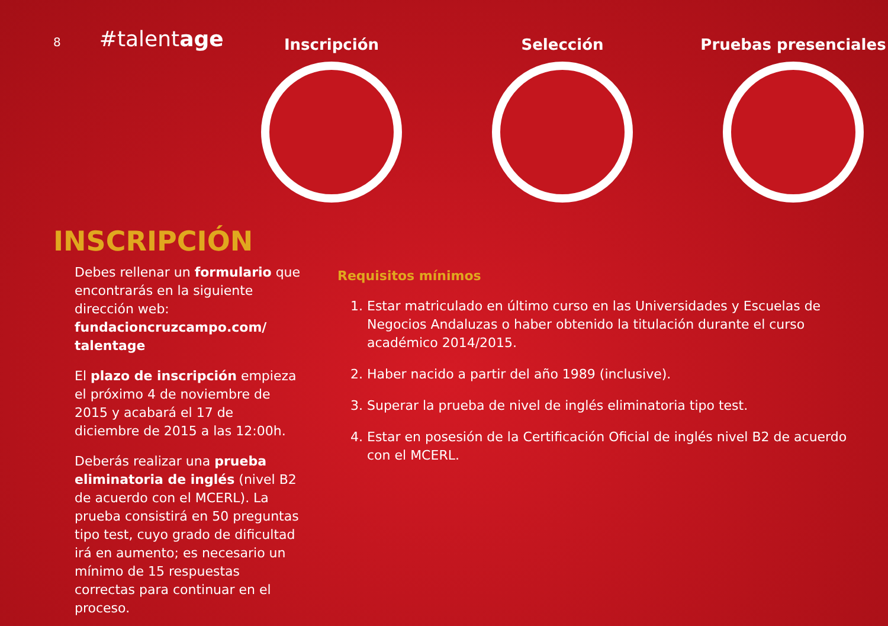8 #talentage
Inscripción Selección Pruebas presenciales
INSCRIPCIÓN
Debes rellenar un formulario que encontrarás en la siguiente dirección web: fundacioncruzcampo.com/ talentage
El plazo de inscripción empieza el próximo 4 de noviembre de 2015 y acabará el 17 de diciembre de 2015 a las 12:00h.
Deberás realizar una prueba eliminatoria de inglés (nivel B2 de acuerdo con el MCERL). La prueba consistirá en 50 preguntas tipo test, cuyo grado de dificultad irá en aumento; es necesario un mínimo de 15 respuestas correctas para continuar en el proceso.
Requisitos mínimos
1. Estar matriculado en último curso en las Universidades y Escuelas de Negocios Andaluzas o haber obtenido la titulación durante el curso académico 2014/2015.
2. Haber nacido a partir del año 1989 (inclusive).
3. Superar la prueba de nivel de inglés eliminatoria tipo test.
4. Estar en posesión de la Certificación Oficial de inglés nivel B2 de acuerdo con el MCERL.